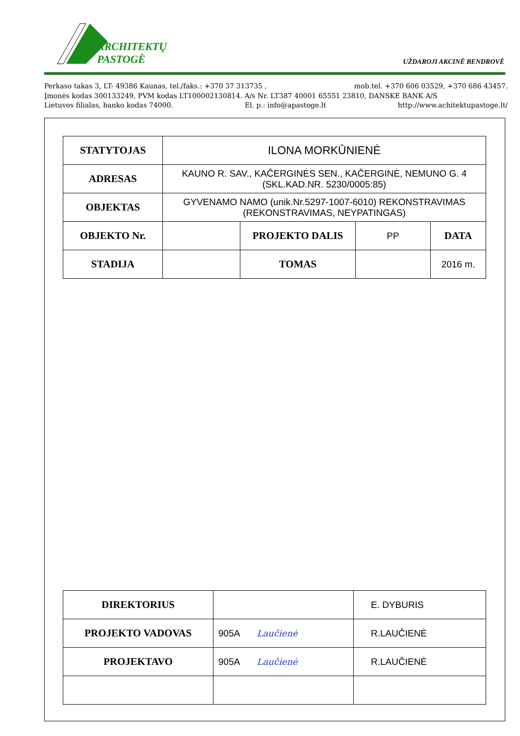ARCHITEKTŲ
PASTOGĖ
UŽDAROJI AKCINĖ BENDROVĖ
Perkaso takas 3, LT- 49386 Kaunas, tel./faks.: +370 37 313735 , mob.tel. +370 606 03529, +370 686 43457.
Įmonės kodas 300133249, PVM kodas LT100002130814. A/s Nr. LT387 40001 65551 23810, DANSKE BANK A/S
Lietuvos filialas, banko kodas 74000. El. p.: info@apastoge.lt http://www.achitektupastoge.lt/
| STATYTOJAS | ILONA MORKŪNIENĖ | | | |
| ADRESAS | KAUNO R. SAV., KAČERGINĖS SEN., KAČERGINĖ, NEMUNO G. 4 (SKL.KAD.NR. 5230/0005:85) | | | |
| OBJEKTAS | GYVENAMO NAMO (unik.Nr.5297-1007-6010) REKONSTRAVIMAS (REKONSTRAVIMAS, NEYPATINGAS) | | | |
| OBJEKTO Nr. | | PROJEKTO DALIS | PP | DATA |
| STADIJA | | TOMAS | | 2016 m. |
| DIREKTORIUS | | E. DYBURIS |
| PROJEKTO VADOVAS | 905A Laučienė | R.LAUČIENĖ |
| PROJEKTAVO | 905A Laučienė | R.LAUČIENĖ |